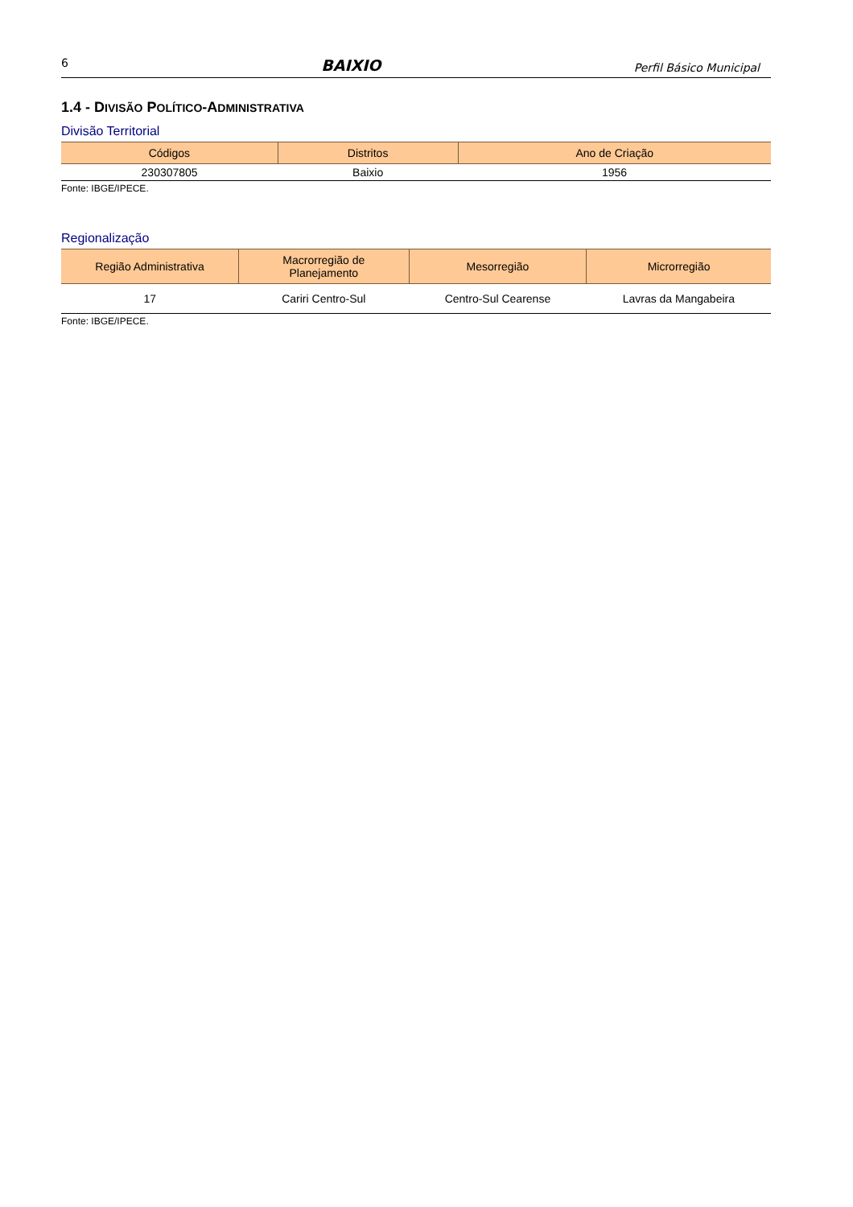6 BAIXIO Perfil Básico Municipal
1.4 - DIVISÃO POLÍTICO-ADMINISTRATIVA
Divisão Territorial
| Códigos | Distritos | Ano de Criação |
| --- | --- | --- |
| 230307805 | Baixio | 1956 |
Fonte: IBGE/IPECE.
Regionalização
| Região Administrativa | Macrorregião de Planejamento | Mesorregião | Microrregião |
| --- | --- | --- | --- |
| 17 | Cariri Centro-Sul | Centro-Sul Cearense | Lavras da Mangabeira |
Fonte: IBGE/IPECE.